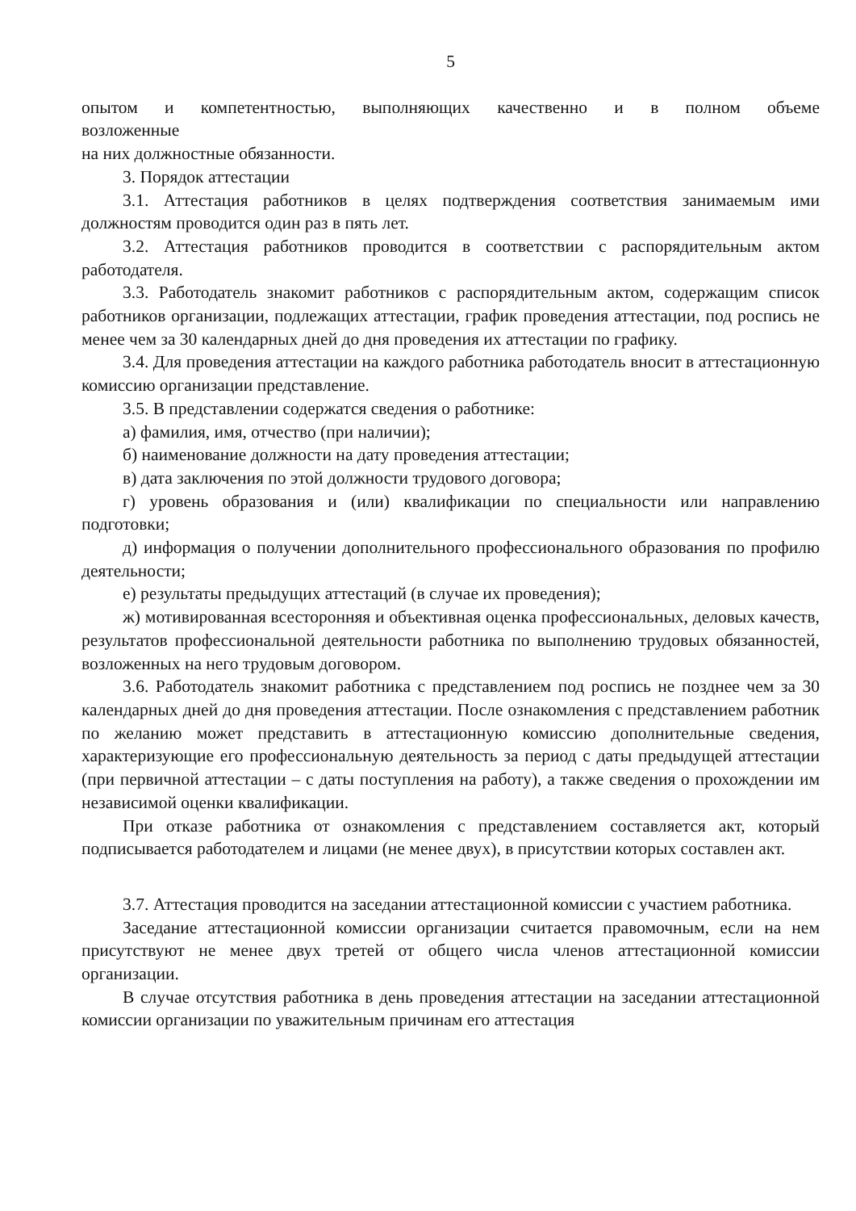5
опытом и компетентностью, выполняющих качественно и в полном объеме
возложенные
на них должностные обязанности.
3. Порядок аттестации
3.1. Аттестация работников в целях подтверждения соответствия занимаемым ими должностям проводится один раз в пять лет.
3.2. Аттестация работников проводится в соответствии с распорядительным актом работодателя.
3.3. Работодатель знакомит работников с распорядительным актом, содержащим список работников организации, подлежащих аттестации, график проведения аттестации, под роспись не менее чем за 30 календарных дней до дня проведения их аттестации по графику.
3.4. Для проведения аттестации на каждого работника работодатель вносит в аттестационную комиссию организации представление.
3.5. В представлении содержатся сведения о работнике:
а) фамилия, имя, отчество (при наличии);
б) наименование должности на дату проведения аттестации;
в) дата заключения по этой должности трудового договора;
г) уровень образования и (или) квалификации по специальности или направлению подготовки;
д) информация о получении дополнительного профессионального образования по профилю деятельности;
е) результаты предыдущих аттестаций (в случае их проведения);
ж) мотивированная всесторонняя и объективная оценка профессиональных, деловых качеств, результатов профессиональной деятельности работника по выполнению трудовых обязанностей, возложенных на него трудовым договором.
3.6. Работодатель знакомит работника с представлением под роспись не позднее чем за 30 календарных дней до дня проведения аттестации. После ознакомления с представлением работник по желанию может представить в аттестационную комиссию дополнительные сведения, характеризующие его профессиональную деятельность за период с даты предыдущей аттестации (при первичной аттестации – с даты поступления на работу), а также сведения о прохождении им независимой оценки квалификации.
При отказе работника от ознакомления с представлением составляется акт, который подписывается работодателем и лицами (не менее двух), в присутствии которых составлен акт.
3.7. Аттестация проводится на заседании аттестационной комиссии с участием работника.
Заседание аттестационной комиссии организации считается правомочным, если на нем присутствуют не менее двух третей от общего числа членов аттестационной комиссии организации.
В случае отсутствия работника в день проведения аттестации на заседании аттестационной комиссии организации по уважительным причинам его аттестация